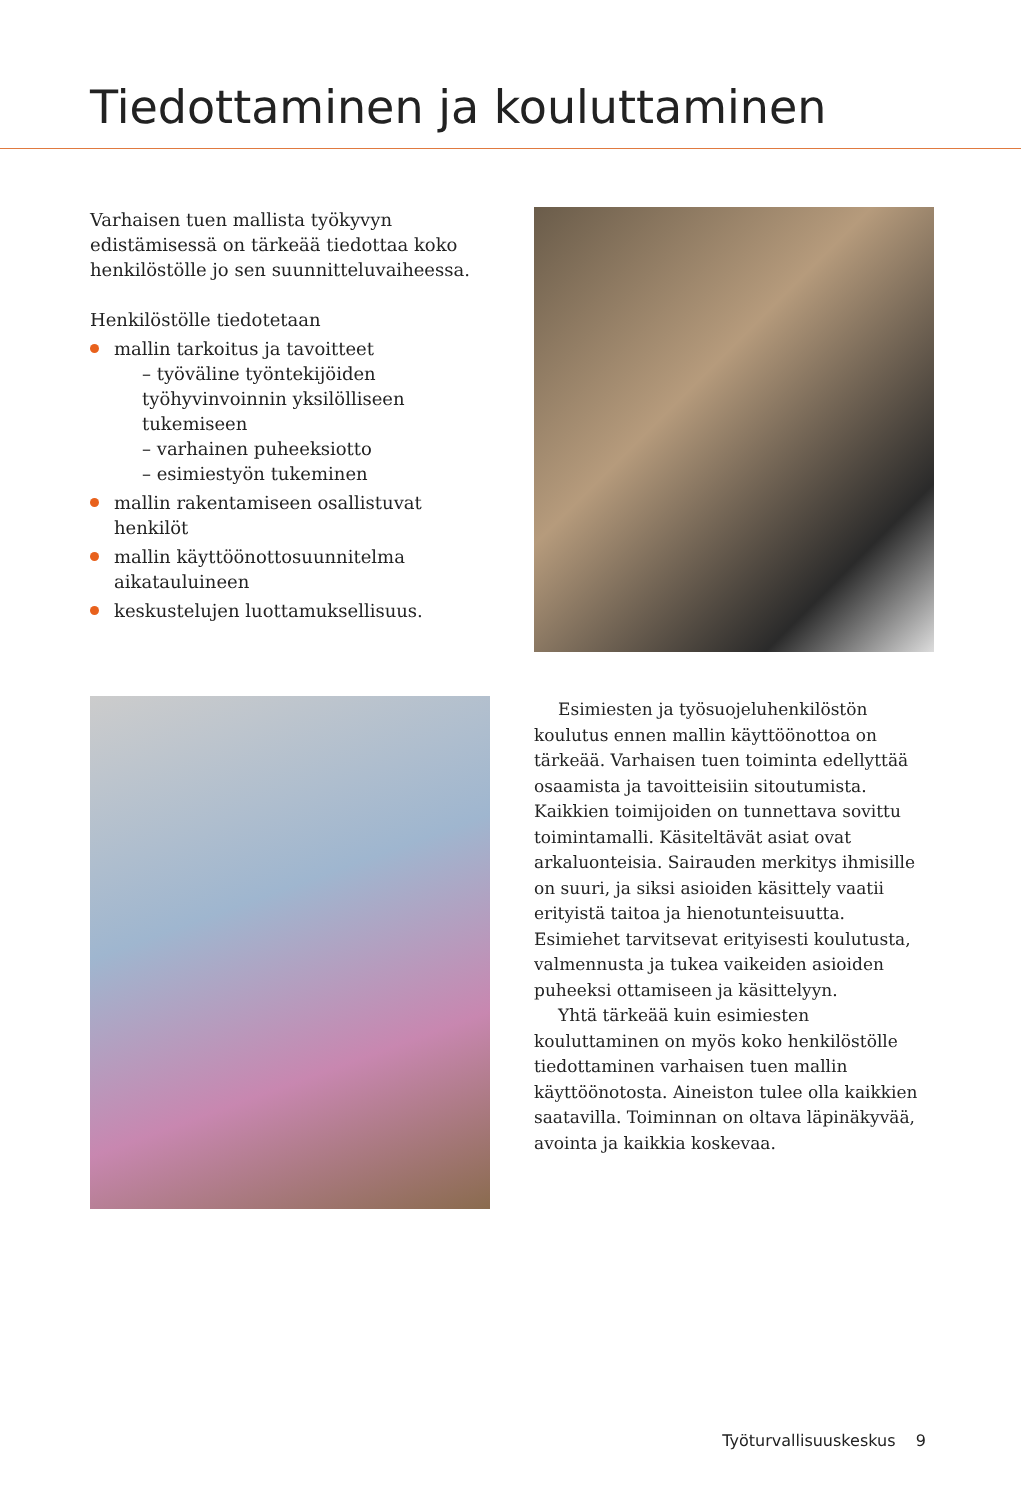Tiedottaminen ja kouluttaminen
Varhaisen tuen mallista työkyvyn edistämisessä on tärkeää tiedottaa koko henkilöstölle jo sen suunnitteluvaiheessa.
Henkilöstölle tiedotetaan
mallin tarkoitus ja tavoitteet
– työväline työntekijöiden työhyvinvoinnin yksilölliseen tukemiseen
– varhainen puheeksiotto
– esimiestyön tukeminen
mallin rakentamiseen osallistuvat henkilöt
mallin käyttöönottosuunnitelma aikatauluineen
keskustelujen luottamuksellisuus.
Esimiesten ja työsuojeluhenkilöstön koulutus ennen mallin käyttöönottoa on tärkeää. Varhaisen tuen toiminta edellyttää osaamista ja tavoitteisiin sitoutumista. Kaikkien toimijoiden on tunnettava sovittu toimintamalli. Käsiteltävät asiat ovat arkaluonteisia. Sairauden merkitys ihmisille on suuri, ja siksi asioiden käsittely vaatii erityistä taitoa ja hienotunteisuutta. Esimiehet tarvitsevat erityisesti koulutusta, valmennusta ja tukea vaikeiden asioiden puheeksi ottamiseen ja käsittelyyn.
Yhtä tärkeää kuin esimiesten kouluttaminen on myös koko henkilöstölle tiedottaminen varhaisen tuen mallin käyttöönotosta. Aineiston tulee olla kaikkien saatavilla. Toiminnan on oltava läpinäkyvää, avointa ja kaikkia koskevaa.
Työturvallisuuskeskus 9